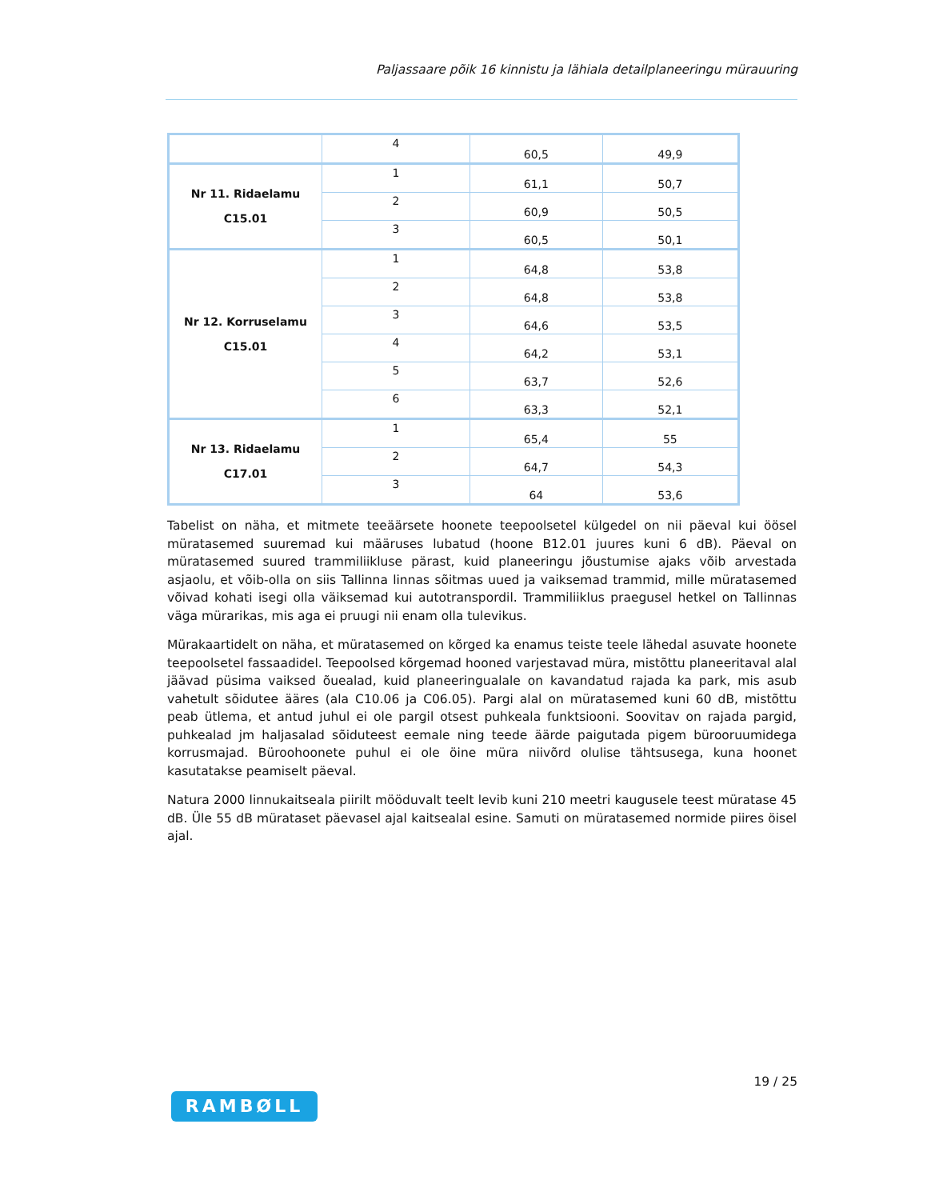Paljassaare põik 16 kinnistu ja lähiala detailplaneeringu mürauuring
| | 4 | 60,5 | 49,9 |
| Nr 11. Ridaelamu C15.01 | 1 | 61,1 | 50,7 |
| | 2 | 60,9 | 50,5 |
| | 3 | 60,5 | 50,1 |
| Nr 12. Korruselamu C15.01 | 1 | 64,8 | 53,8 |
| | 2 | 64,8 | 53,8 |
| | 3 | 64,6 | 53,5 |
| | 4 | 64,2 | 53,1 |
| | 5 | 63,7 | 52,6 |
| | 6 | 63,3 | 52,1 |
| Nr 13. Ridaelamu C17.01 | 1 | 65,4 | 55 |
| | 2 | 64,7 | 54,3 |
| | 3 | 64 | 53,6 |
Tabelist on näha, et mitmete teeäärsete hoonete teepoolsetel külgedel on nii päeval kui öösel müratasemed suuremad kui määruses lubatud (hoone B12.01 juures kuni 6 dB). Päeval on müratasemed suured trammiliikluse pärast, kuid planeeringu jõustumise ajaks võib arvestada asjaolu, et võib-olla on siis Tallinna linnas sõitmas uued ja vaiksemad trammid, mille müratasemed võivad kohati isegi olla väiksemad kui autotranspordil. Trammiliiklus praegusel hetkel on Tallinnas väga mürarikas, mis aga ei pruugi nii enam olla tulevikus.
Mürakaartidelt on näha, et müratasemed on kõrged ka enamus teiste teele lähedal asuvate hoonete teepoolsetel fassaadidel. Teepoolsed kõrgemad hooned varjestavad müra, mistõttu planeeritaval alal jäävad püsima vaiksed õuealad, kuid planeeringualale on kavandatud rajada ka park, mis asub vahetult sõidutee ääres (ala C10.06 ja C06.05). Pargi alal on müratasemed kuni 60 dB, mistõttu peab ütlema, et antud juhul ei ole pargil otsest puhkeala funktsiooni. Soovitav on rajada pargid, puhkealad jm haljasalad sõiduteest eemale ning teede äärde paigutada pigem bürooruumidega korrusmajad. Büroohoonete puhul ei ole öine müra niivõrd olulise tähtsusega, kuna hoonet kasutatakse peamiselt päeval.
Natura 2000 linnukaitseala piirilt mööduvalt teelt levib kuni 210 meetri kaugusele teest müratase 45 dB. Üle 55 dB mürataset päevasel ajal kaitsealal esine. Samuti on müratasemed normide piires öisel ajal.
19 / 25
RAMBØLL